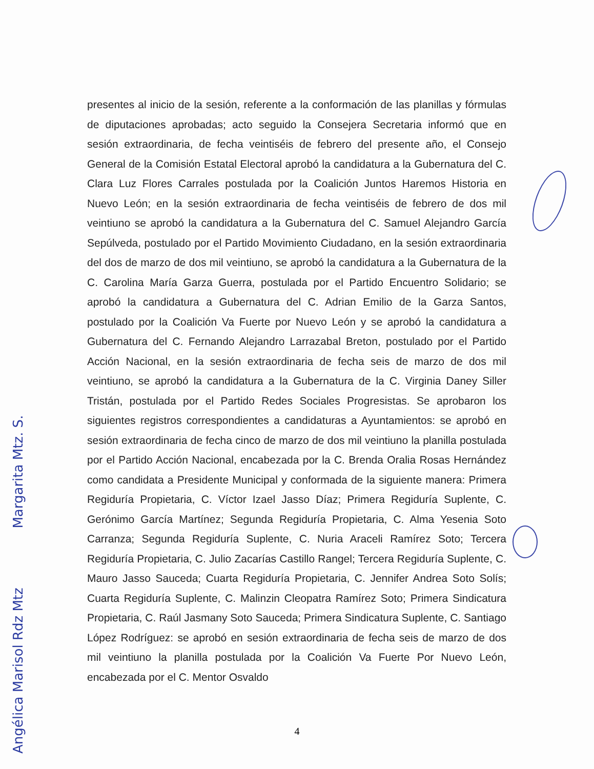presentes al inicio de la sesión, referente a la conformación de las planillas y fórmulas de diputaciones aprobadas; acto seguido la Consejera Secretaria informó que en sesión extraordinaria, de fecha veintiséis de febrero del presente año, el Consejo General de la Comisión Estatal Electoral aprobó la candidatura a la Gubernatura del C. Clara Luz Flores Carrales postulada por la Coalición Juntos Haremos Historia en Nuevo León; en la sesión extraordinaria de fecha veintiséis de febrero de dos mil veintiuno se aprobó la candidatura a la Gubernatura del C. Samuel Alejandro García Sepúlveda, postulado por el Partido Movimiento Ciudadano, en la sesión extraordinaria del dos de marzo de dos mil veintiuno, se aprobó la candidatura a la Gubernatura de la C. Carolina María Garza Guerra, postulada por el Partido Encuentro Solidario; se aprobó la candidatura a Gubernatura del C. Adrian Emilio de la Garza Santos, postulado por la Coalición Va Fuerte por Nuevo León y se aprobó la candidatura a Gubernatura del C. Fernando Alejandro Larrazabal Breton, postulado por el Partido Acción Nacional, en la sesión extraordinaria de fecha seis de marzo de dos mil veintiuno, se aprobó la candidatura a la Gubernatura de la C. Virginia Daney Siller Tristán, postulada por el Partido Redes Sociales Progresistas. Se aprobaron los siguientes registros correspondientes a candidaturas a Ayuntamientos: se aprobó en sesión extraordinaria de fecha cinco de marzo de dos mil veintiuno la planilla postulada por el Partido Acción Nacional, encabezada por la C. Brenda Oralia Rosas Hernández como candidata a Presidente Municipal y conformada de la siguiente manera: Primera Regiduría Propietaria, C. Víctor Izael Jasso Díaz; Primera Regiduría Suplente, C. Gerónimo García Martínez; Segunda Regiduría Propietaria, C. Alma Yesenia Soto Carranza; Segunda Regiduría Suplente, C. Nuria Araceli Ramírez Soto; Tercera Regiduría Propietaria, C. Julio Zacarías Castillo Rangel; Tercera Regiduría Suplente, C. Mauro Jasso Sauceda; Cuarta Regiduría Propietaria, C. Jennifer Andrea Soto Solís; Cuarta Regiduría Suplente, C. Malinzin Cleopatra Ramírez Soto; Primera Sindicatura Propietaria, C. Raúl Jasmany Soto Sauceda; Primera Sindicatura Suplente, C. Santiago López Rodríguez: se aprobó en sesión extraordinaria de fecha seis de marzo de dos mil veintiuno la planilla postulada por la Coalición Va Fuerte Por Nuevo León, encabezada por el C. Mentor Osvaldo
Angélica Marisol Rdz Mtz Margarita Mtz. S.
4